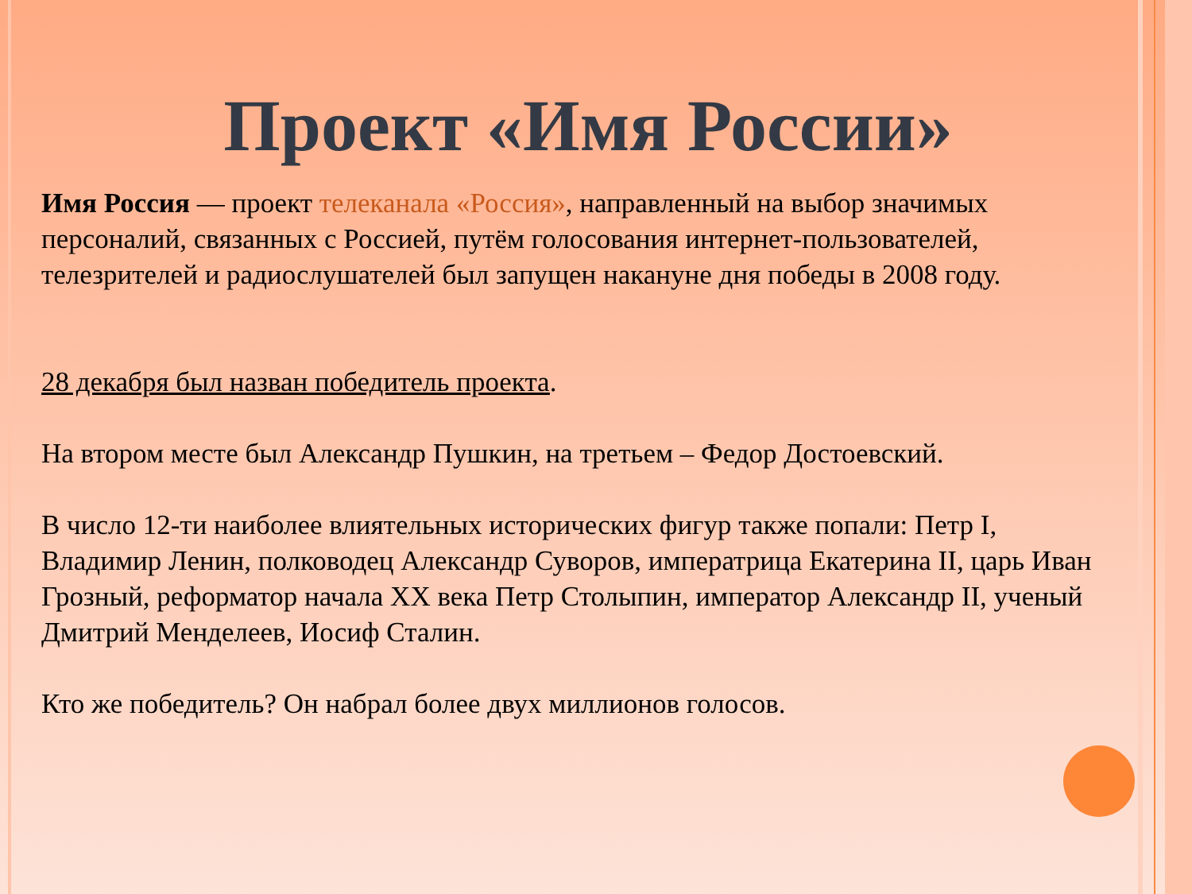Проект «Имя России»
Имя Россия — проект телеканала «Россия», направленный на выбор значимых персоналий, связанных с Россией, путём голосования интернет-пользователей, телезрителей и радиослушателей был запущен накануне дня победы в 2008 году.
28 декабря был назван победитель проекта.
На втором месте был Александр Пушкин, на третьем – Федор Достоевский.
В число 12-ти наиболее влиятельных исторических фигур также попали: Петр I, Владимир Ленин, полководец Александр Суворов, императрица Екатерина II, царь Иван Грозный, реформатор начала XX века Петр Столыпин, император Александр II, ученый Дмитрий Менделеев, Иосиф Сталин.
Кто же победитель? Он набрал более двух миллионов голосов.